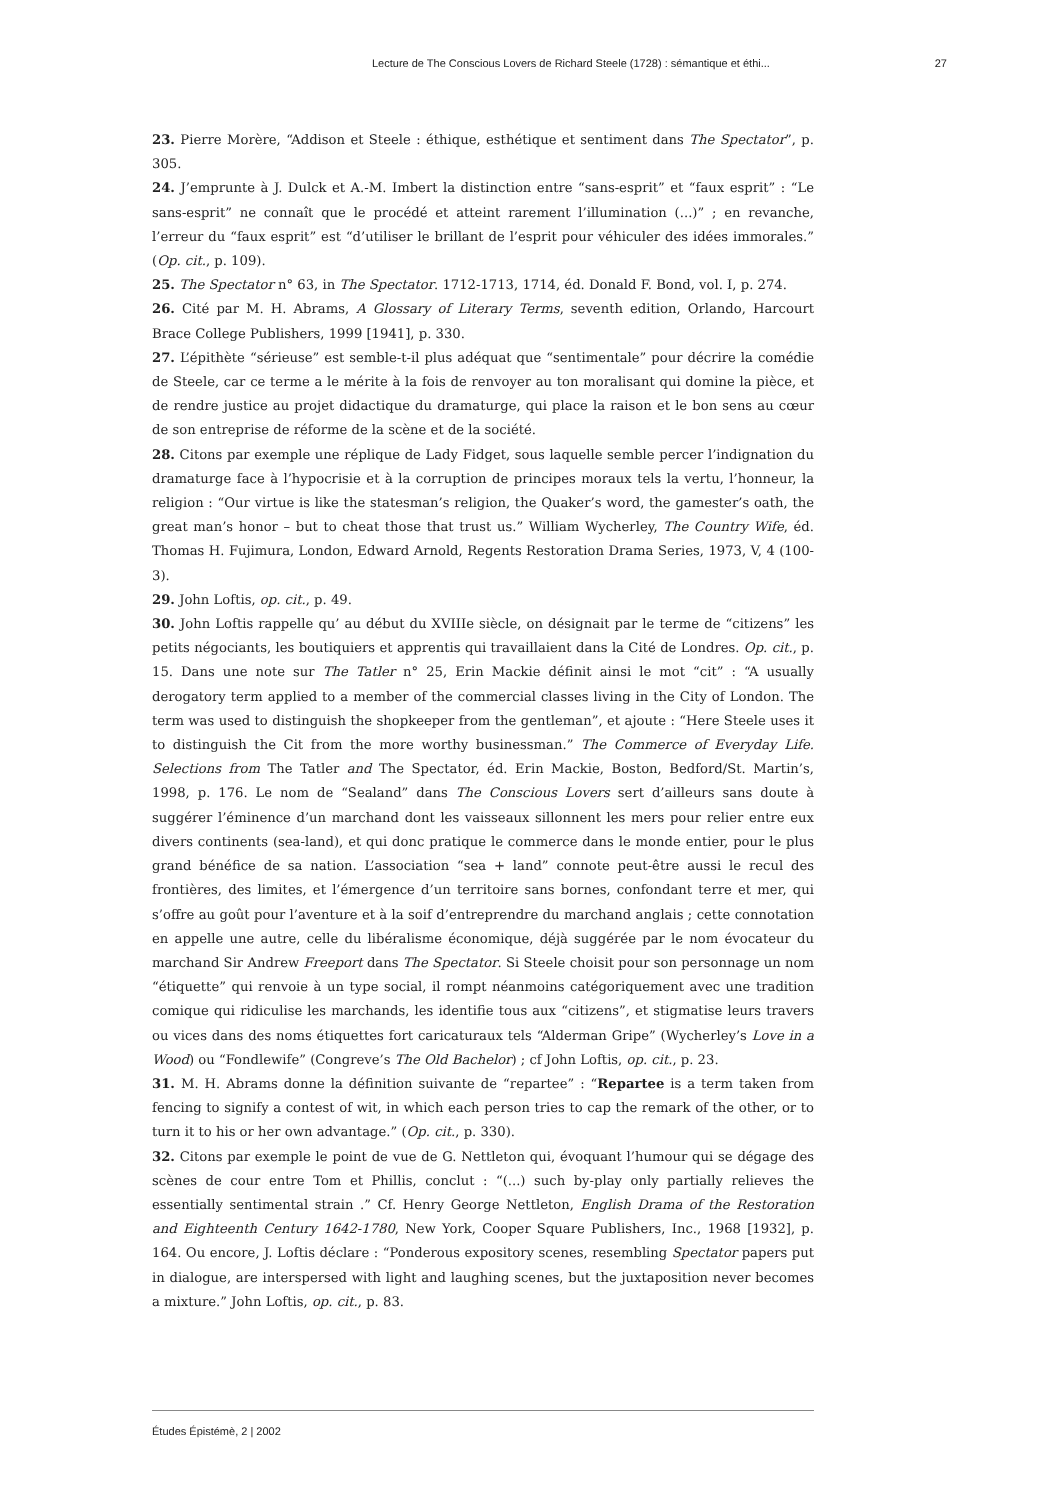Lecture de The Conscious Lovers de Richard Steele (1728) : sémantique et éthi... 27
23. Pierre Morère, “Addison et Steele : éthique, esthétique et sentiment dans The Spectator”, p. 305.
24. J’emprunte à J. Dulck et A.-M. Imbert la distinction entre “sans-esprit” et “faux esprit” : “Le sans-esprit” ne connaît que le procédé et atteint rarement l’illumination (...)” ; en revanche, l’erreur du “faux esprit” est “d’utiliser le brillant de l’esprit pour véhiculer des idées immorales.” (Op. cit., p. 109).
25. The Spectator n° 63, in The Spectator. 1712-1713, 1714, éd. Donald F. Bond, vol. I, p. 274.
26. Cité par M. H. Abrams, A Glossary of Literary Terms, seventh edition, Orlando, Harcourt Brace College Publishers, 1999 [1941], p. 330.
27. L’épithète “sérieuse” est semble-t-il plus adéquat que “sentimentale” pour décrire la comédie de Steele, car ce terme a le mérite à la fois de renvoyer au ton moralisant qui domine la pièce, et de rendre justice au projet didactique du dramaturge, qui place la raison et le bon sens au cœur de son entreprise de réforme de la scène et de la société.
28. Citons par exemple une réplique de Lady Fidget, sous laquelle semble percer l’indignation du dramaturge face à l’hypocrisie et à la corruption de principes moraux tels la vertu, l’honneur, la religion : “Our virtue is like the statesman’s religion, the Quaker’s word, the gamester’s oath, the great man’s honor – but to cheat those that trust us.” William Wycherley, The Country Wife, éd. Thomas H. Fujimura, London, Edward Arnold, Regents Restoration Drama Series, 1973, V, 4 (100-3).
29. John Loftis, op. cit., p. 49.
30. John Loftis rappelle qu’ au début du XVIIIe siècle, on désignait par le terme de “citizens” les petits négociants, les boutiquiers et apprentis qui travaillaient dans la Cité de Londres. Op. cit., p. 15. Dans une note sur The Tatler n° 25, Erin Mackie définit ainsi le mot “cit” : “A usually derogatory term applied to a member of the commercial classes living in the City of London. The term was used to distinguish the shopkeeper from the gentleman”, et ajoute : “Here Steele uses it to distinguish the Cit from the more worthy businessman.” The Commerce of Everyday Life. Selections from The Tatler and The Spectator, éd. Erin Mackie, Boston, Bedford/St. Martin’s, 1998, p. 176. Le nom de “Sealand” dans The Conscious Lovers sert d’ailleurs sans doute à suggérer l’éminence d’un marchand dont les vaisseaux sillonnent les mers pour relier entre eux divers continents (sea-land), et qui donc pratique le commerce dans le monde entier, pour le plus grand bénéfice de sa nation. L’association “sea + land” connote peut-être aussi le recul des frontières, des limites, et l’émergence d’un territoire sans bornes, confondant terre et mer, qui s’offre au goût pour l’aventure et à la soif d’entreprendre du marchand anglais ; cette connotation en appelle une autre, celle du libéralisme économique, déjà suggérée par le nom évocateur du marchand Sir Andrew Freeport dans The Spectator. Si Steele choisit pour son personnage un nom “étiquette” qui renvoie à un type social, il rompt néanmoins catégoriquement avec une tradition comique qui ridiculise les marchands, les identifie tous aux “citizens”, et stigmatise leurs travers ou vices dans des noms étiquettes fort caricaturaux tels “Alderman Gripe” (Wycherley’s Love in a Wood) ou “Fondlewife” (Congreve’s The Old Bachelor) ; cf John Loftis, op. cit., p. 23.
31. M. H. Abrams donne la définition suivante de “repartee” : “Repartee is a term taken from fencing to signify a contest of wit, in which each person tries to cap the remark of the other, or to turn it to his or her own advantage.” (Op. cit., p. 330).
32. Citons par exemple le point de vue de G. Nettleton qui, évoquant l’humour qui se dégage des scènes de cour entre Tom et Phillis, conclut : “(...) such by-play only partially relieves the essentially sentimental strain .” Cf. Henry George Nettleton, English Drama of the Restoration and Eighteenth Century 1642-1780, New York, Cooper Square Publishers, Inc., 1968 [1932], p. 164. Ou encore, J. Loftis déclare : “Ponderous expository scenes, resembling Spectator papers put in dialogue, are interspersed with light and laughing scenes, but the juxtaposition never becomes a mixture.” John Loftis, op. cit., p. 83.
Études Épistémè, 2 | 2002